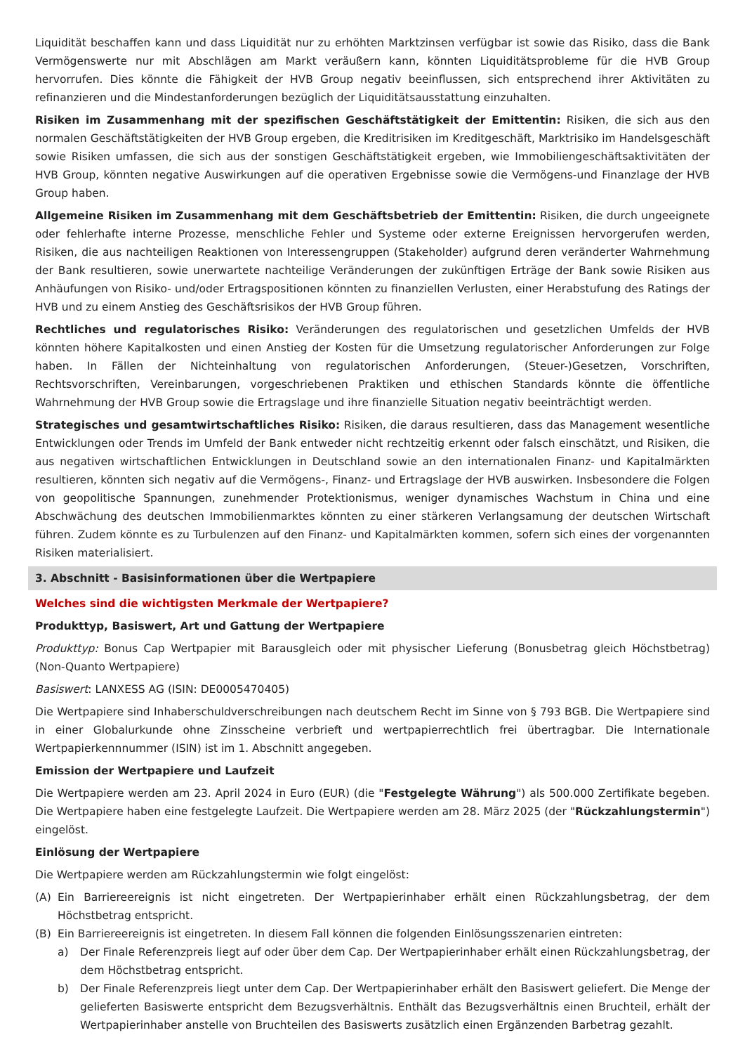Liquidität beschaffen kann und dass Liquidität nur zu erhöhten Marktzinsen verfügbar ist sowie das Risiko, dass die Bank Vermögenswerte nur mit Abschlägen am Markt veräußern kann, könnten Liquiditätsprobleme für die HVB Group hervorrufen. Dies könnte die Fähigkeit der HVB Group negativ beeinflussen, sich entsprechend ihrer Aktivitäten zu refinanzieren und die Mindestanforderungen bezüglich der Liquiditätsausstattung einzuhalten.
Risiken im Zusammenhang mit der spezifischen Geschäftstätigkeit der Emittentin: Risiken, die sich aus den normalen Geschäftstätigkeiten der HVB Group ergeben, die Kreditrisiken im Kreditgeschäft, Marktrisiko im Handelsgeschäft sowie Risiken umfassen, die sich aus der sonstigen Geschäftstätigkeit ergeben, wie Immobiliengeschäftsaktivitäten der HVB Group, könnten negative Auswirkungen auf die operativen Ergebnisse sowie die Vermögens-und Finanzlage der HVB Group haben.
Allgemeine Risiken im Zusammenhang mit dem Geschäftsbetrieb der Emittentin: Risiken, die durch ungeeignete oder fehlerhafte interne Prozesse, menschliche Fehler und Systeme oder externe Ereignissen hervorgerufen werden, Risiken, die aus nachteiligen Reaktionen von Interessengruppen (Stakeholder) aufgrund deren veränderter Wahrnehmung der Bank resultieren, sowie unerwartete nachteilige Veränderungen der zukünftigen Erträge der Bank sowie Risiken aus Anhäufungen von Risiko- und/oder Ertragspositionen könnten zu finanziellen Verlusten, einer Herabstufung des Ratings der HVB und zu einem Anstieg des Geschäftsrisikos der HVB Group führen.
Rechtliches und regulatorisches Risiko: Veränderungen des regulatorischen und gesetzlichen Umfelds der HVB könnten höhere Kapitalkosten und einen Anstieg der Kosten für die Umsetzung regulatorischer Anforderungen zur Folge haben. In Fällen der Nichteinhaltung von regulatorischen Anforderungen, (Steuer-)Gesetzen, Vorschriften, Rechtsvorschriften, Vereinbarungen, vorgeschriebenen Praktiken und ethischen Standards könnte die öffentliche Wahrnehmung der HVB Group sowie die Ertragslage und ihre finanzielle Situation negativ beeinträchtigt werden.
Strategisches und gesamtwirtschaftliches Risiko: Risiken, die daraus resultieren, dass das Management wesentliche Entwicklungen oder Trends im Umfeld der Bank entweder nicht rechtzeitig erkennt oder falsch einschätzt, und Risiken, die aus negativen wirtschaftlichen Entwicklungen in Deutschland sowie an den internationalen Finanz- und Kapitalmärkten resultieren, könnten sich negativ auf die Vermögens-, Finanz- und Ertragslage der HVB auswirken. Insbesondere die Folgen von geopolitische Spannungen, zunehmender Protektionismus, weniger dynamisches Wachstum in China und eine Abschwächung des deutschen Immobilienmarktes könnten zu einer stärkeren Verlangsamung der deutschen Wirtschaft führen. Zudem könnte es zu Turbulenzen auf den Finanz- und Kapitalmärkten kommen, sofern sich eines der vorgenannten Risiken materialisiert.
3. Abschnitt - Basisinformationen über die Wertpapiere
Welches sind die wichtigsten Merkmale der Wertpapiere?
Produkttyp, Basiswert, Art und Gattung der Wertpapiere
Produkttyp: Bonus Cap Wertpapier mit Barausgleich oder mit physischer Lieferung (Bonusbetrag gleich Höchstbetrag) (Non-Quanto Wertpapiere)
Basiswert: LANXESS AG (ISIN: DE0005470405)
Die Wertpapiere sind Inhaberschuldverschreibungen nach deutschem Recht im Sinne von § 793 BGB. Die Wertpapiere sind in einer Globalurkunde ohne Zinsscheine verbrieft und wertpapierrechtlich frei übertragbar. Die Internationale Wertpapierkennnummer (ISIN) ist im 1. Abschnitt angegeben.
Emission der Wertpapiere und Laufzeit
Die Wertpapiere werden am 23. April 2024 in Euro (EUR) (die "Festgelegte Währung") als 500.000 Zertifikate begeben. Die Wertpapiere haben eine festgelegte Laufzeit. Die Wertpapiere werden am 28. März 2025 (der "Rückzahlungstermin") eingelöst.
Einlösung der Wertpapiere
Die Wertpapiere werden am Rückzahlungstermin wie folgt eingelöst:
(A) Ein Barriereereignis ist nicht eingetreten. Der Wertpapierinhaber erhält einen Rückzahlungsbetrag, der dem Höchstbetrag entspricht.
(B) Ein Barriereereignis ist eingetreten. In diesem Fall können die folgenden Einlösungsszenarien eintreten:
a) Der Finale Referenzpreis liegt auf oder über dem Cap. Der Wertpapierinhaber erhält einen Rückzahlungsbetrag, der dem Höchstbetrag entspricht.
b) Der Finale Referenzpreis liegt unter dem Cap. Der Wertpapierinhaber erhält den Basiswert geliefert. Die Menge der gelieferten Basiswerte entspricht dem Bezugsverhältnis. Enthält das Bezugsverhältnis einen Bruchteil, erhält der Wertpapierinhaber anstelle von Bruchteilen des Basiswerts zusätzlich einen Ergänzenden Barbetrag gezahlt.